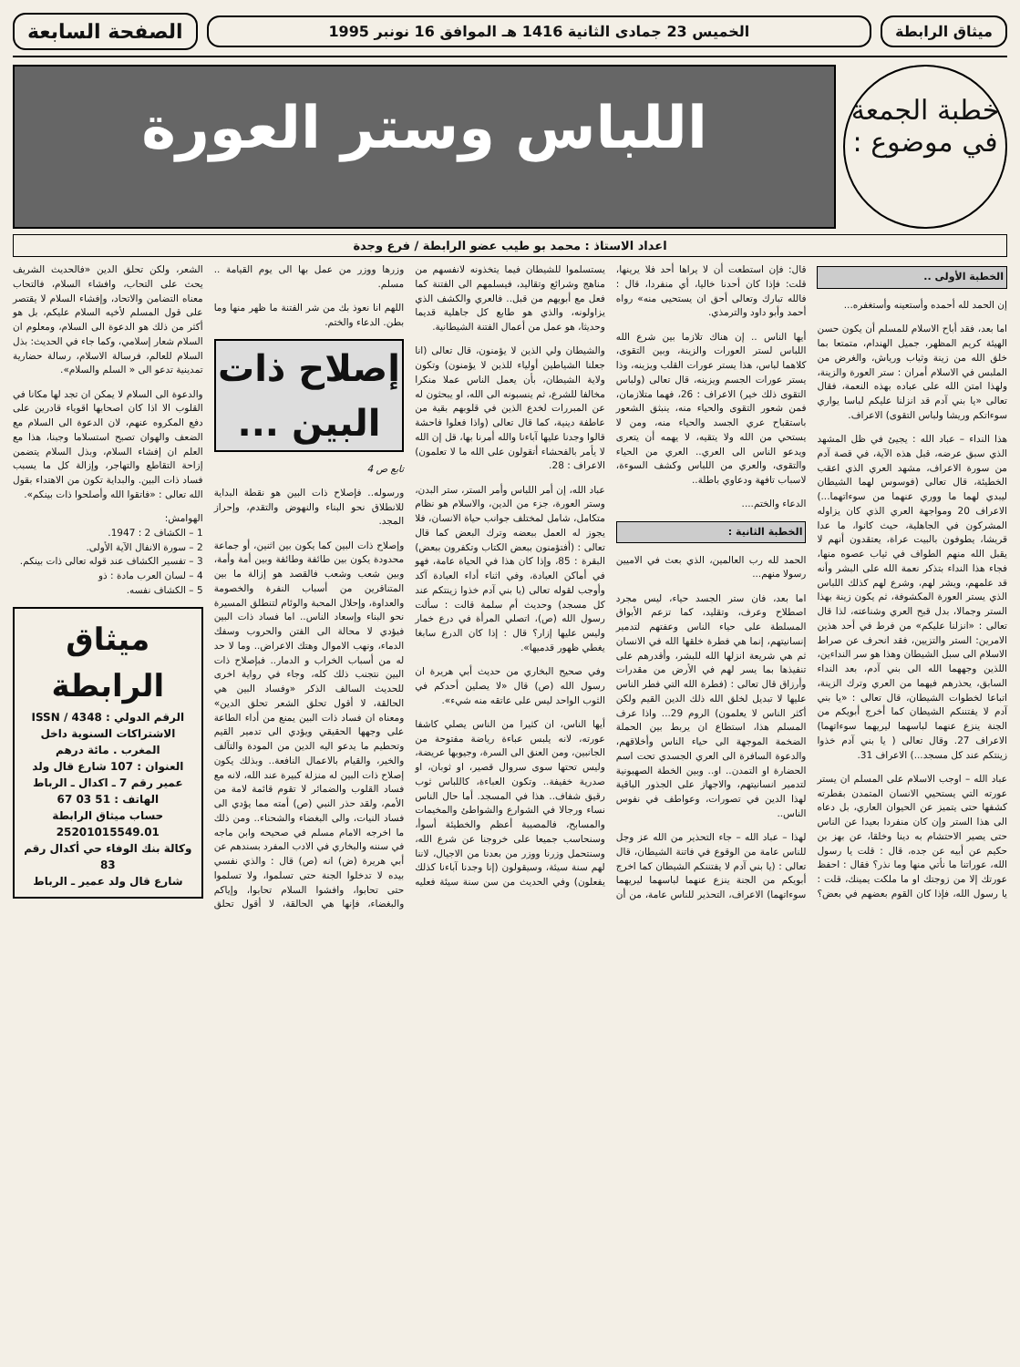ميثاق الرابطة
الخميس 23 جمادى الثانية 1416 هـ الموافق 16 نونبر 1995
الصفحة السابعة
خطبة الجمعة في موضوع :
اللباس وستر العورة
اعداد الاستاذ : محمد بو طيب عضو الرابطة / فرع وجدة
الخطبة الأولى ..
إن الحمد لله أحمده وأستعينه وأستغفره...
اما بعد، فقد أباح الاسلام للمسلم أن يكون حسن الهيئة كريم المظهر، جميل الهندام، متمتعا بما خلق الله من زينة وثياب ورياش، والغرض من الملبس في الاسلام أمران : ستر العورة والزينة، ولهذا امتن الله على عباده بهذه النعمة، فقال تعالى «يا بني آدم قد انزلنا عليكم لباسا يواري سوءاتكم وريشا ولباس التقوى) الاعراف.
هذا النداء – عباد الله : يجيئ في ظل المشهد الذي سبق عرضه، قبل هذه الآية، في قصة آدم من سورة الاعراف، مشهد العري الذي اعقب الخطيئة، قال تعالى (فوسوس لهما الشيطان ليبدي لهما ما ووري عنهما من سوءاتهما...) الاعراف 20 ومواجهة العري الذي كان يزاوله المشركون في الجاهلية، حيث كانوا، ما عدا قريشا، يطوفون بالبيت عراة، يعتقدون أنهم لا يقبل الله منهم الطواف في ثياب عصوه منها، فجاء هذا النداء بتذكر نعمة الله على البشر وأنه قد علمهم، ويشر لهم، وشرع لهم كذلك اللباس الذي يستر العورة المكشوفة، ثم يكون زينة بهذا الستر وجمالا، بدل قبح العري وشناعته، لذا قال تعالى : «انزلنا عليكم» من فرط في أحد هذين الامرين: الستر والتزيين، فقد انحرف عن صراط الاسلام الى سبل الشيطان وهذا هو سر النداءين، اللذين وجههما الله الى بني آدم، بعد النداء السابق، يحذرهم فيهما من العري وترك الزينة، اتباعا لخطوات الشيطان، قال تعالى : «يا بني آدم لا يفتننكم الشيطان كما أخرج أبويكم من الجنة ينزع عنهما لباسهما ليريهما سوءاتهما) الاعراف 27. وقال تعالى ( يا بني آدم خذوا زينتكم عند كل مسجد...) الاعراف 31.
عباد الله – اوجب الاسلام على المسلم ان يستر عورته التي يستحيي الانسان المتمدن بفطرته كشفها حتى يتميز عن الحيوان العاري، بل دعاه الى هذا الستر وإن كان منفردا بعيدا عن الناس حتى يصير الاحتشام به دينا وخلقا، عن بهز بن حكيم عن أبيه عن جده، قال : قلت يا رسول الله، عوراتنا ما نأتي منها وما نذر؟ فقال : احفظ عورتك إلا من زوجتك او ما ملكت يمينك، قلت : يا رسول الله، فإذا كان القوم بعضهم في بعض؟ قال: فإن استطعت أن لا يراها أحد فلا يرينها، قلت: فإذا كان أحدنا خاليا، أي منفردا، قال : فالله تبارك وتعالى أحق ان يستحيى منه» رواه أحمد وأبو داود والترمذي.
أيها الناس .. إن هناك تلازما بين شرع الله اللباس لستر العورات والزينة، وبين التقوى، كلاهما لباس، هذا يستر عورات القلب ويزينه، وذا يستر عورات الجسم ويزينه، قال تعالى (ولباس التقوى ذلك خير) الاعراف : 26، فهما متلازمان، فمن شعور التقوى والحياء منه، ينبثق الشعور باستقباح عري الجسد والحياء منه، ومن لا يستحي من الله ولا يتقيه، لا يهمه أن يتعرى ويدعو الناس الى العري.. العري من الحياء والتقوى، والعري من اللباس وكشف السوءة، لاسباب تافهة ودعاوي باطلة..
الدعاء والختم....
الخطبة الثانية :
الحمد لله رب العالمين، الذي بعث في الاميين رسولا منهم...
اما بعد، فان ستر الجسد حياء، ليس مجرد اصطلاح وعرف، وتقليد، كما تزعم الأبواق المسلطة على حياء الناس وعفتهم لتدمير إنسانيتهم، إنما هي فطرة خلقها الله في الانسان ثم هي شريعة انزلها الله للبشر، وأقدرهم على تنفيذها بما يسر لهم في الأرض من مقدرات وأرزاق قال تعالى : (فطرة الله التي فطر الناس عليها لا تبديل لخلق الله ذلك الدين القيم ولكن أكثر الناس لا يعلمون) الروم 29... واذا عرف المسلم هذا، استطاع ان يربط بين الحملة الضخمة الموجهة الى حياء الناس وأخلاقهم، والدعوة السافرة الى العري الجسدي تحت اسم الحضارة او التمدن.. او.. وبين الخطة الصهيونية لتدمير انسانيتهم، والاجهاز على الجذور الباقية لهذا الدين في تصورات، وعواطف في نفوس الناس..
لهذا – عباد الله – جاء التحذير من الله عز وجل للناس عامة من الوقوع في فاتنة الشيطان، قال تعالى : (يا بني آدم لا يفتننكم الشيطان كما اخرج أبويكم من الجنة ينزع عنهما لباسهما ليريهما سوءاتهما) الاعراف، التحذير للناس عامة، من أن يستسلموا للشيطان فيما يتخذونه لانفسهم من مناهج وشرائع وتقاليد، فيسلمهم الى الفتنة كما فعل مع أبويهم من قبل.. فالعري والكشف الذي يزاولونه، والذي هو طابع كل جاهلية قديما وحديثا، هو عمل من أعمال الفتنة الشيطانية.
والشيطان ولي الذين لا يؤمنون، قال تعالى (انا جعلنا الشياطين أولياء للذين لا يؤمنون) وتكون ولاية الشيطان، بأن يعمل الناس عملا منكرا مخالفا للشرع، ثم ينسبونه الى الله، او يبحثون له عن المبررات لخدع الذين في قلوبهم بقية من عاطفة دينية، كما قال تعالى (واذا فعلوا فاحشة قالوا وجدنا عليها آباءنا والله أمرنا بها، قل إن الله لا يأمر بالفحشاء أتقولون على الله ما لا تعلمون) الاعراف : 28.
عباد الله، إن أمر اللباس وأمر الستر، ستر البدن، وستر العورة، جزء من الدين، والاسلام هو نظام متكامل، شامل لمختلف جوانب حياة الانسان، فلا يجوز له العمل ببعضه وترك البعض كما قال تعالى : (أفتؤمنون ببعض الكتاب وتكفرون ببعض) البقرة : 85، وإذا كان هذا في الحياة عامة، فهو في أماكن العبادة، وفي اثناء أداء العبادة آكد وأوجب لقوله تعالى (يا بني آدم خذوا زينتكم عند كل مسجد) وحديث أم سلمة قالت : سألت رسول الله (ص)، اتصلي المرأة في درع خمار وليس عليها إزار؟ قال : إذا كان الدرع سابغا يغطي ظهور قدميها».
وفي صحيح البخاري من حديث أبي هريرة ان رسول الله (ص) قال «لا يصلين أحدكم في الثوب الواحد ليس على عاتقه منه شيء».
أيها الناس، ان كثيرا من الناس يصلي كاشفا عورته، لانه يلبس عباءة رياضة مفتوحة من الجانبين، ومن العنق الى السرة، وجيوبها عريضة، وليس تحتها سوى سروال قصير، او ثوبان، او صدرية خفيفة.. وتكون العباءة، كاللباس ثوب رقيق شفاف.. هذا في المسجد. أما حال الناس نساء ورجالا في الشوارع والشواطئ والمخيمات والمسابح، فالمصيبة أعظم والخطيئة أسوأ، وسنحاسب جميعا على خروجنا عن شرع الله، وسنتحمل وزرنا ووزر من بعدنا من الاجيال، لاننا لهم سنة سيئة، وسيقولون (إنا وجدنا آباءنا كذلك يفعلون) وفي الحديث من سن سنة سيئة فعليه وزرها ووزر من عمل بها الى يوم القيامة .. مسلم.
اللهم انا نعوذ بك من شر الفتنة ما ظهر منها وما بطن. الدعاء والختم.
إصلاح ذات البين ...
تابع ص 4
ورسوله.. فإصلاح ذات البين هو نقطة البداية للانطلاق نحو البناء والنهوض والتقدم، وإحراز المجد.
وإصلاح ذات البين كما يكون بين اثنين، أو جماعة محدودة يكون بين طائفة وطائفة وبين أمة وأمة، وبين شعب وشعب فالقصد هو إزالة ما بين المتناقرين من أسباب النفرة والخصومة والعداوة، وإحلال المحبة والوئام لتنطلق المسيرة نحو البناء وإسعاد الناس.. اما فساد ذات البين فيؤدي لا محالة الى الفتن والحروب وسفك الدماء، ونهب الاموال وهتك الاعراض.. وما لا حد له من أسباب الخراب و الدمار.. فبإصلاح ذات البين نتجنب ذلك كله، وجاء في رواية اخرى للحديث السالف الذكر «وفساد البين هي الحالقة، لا أقول تحلق الشعر تحلق الدين» ومعناه ان فساد ذات البين يمنع من أداء الطاعة على وجهها الحقيقي ويؤدي الى تدمير القيم وتحطيم ما يدعو اليه الدين من المودة والتآلف والخير، والقيام بالاعمال النافعة.. وبذلك يكون إصلاح ذات البين له منزلة كبيرة عند الله، لانه مع فساد القلوب والضمائر لا تقوم قائمة لامة من الأمم، ولقد حذر النبي (ص) أمته مما يؤدي الى فساد النيات، والى البغضاء والشحناء.. ومن ذلك ما اخرجه الامام مسلم في صحيحه وابن ماجه في سننه والبخاري في الادب المفرد بسندهم عن أبي هريرة (ض) انه (ص) قال : والذي نفسي بيده لا تدخلوا الجنة حتى تسلموا، ولا تسلموا حتى تحابوا، وافشوا السلام تحابوا، وإياكم والبغضاء، فإنها هي الحالقة، لا أقول تحلق الشعر، ولكن تحلق الدين «فالحديث الشريف يحث على التحاب، وافشاء السلام، فالتحاب معناه التضامن والاتحاد، وإفشاء السلام لا يقتصر على قول المسلم لأخيه السلام عليكم، بل هو أكثر من ذلك هو الدعوة الى السلام، ومعلوم ان السلام شعار إسلامي، وكما جاء في الحديث: بذل السلام للعالم، فرسالة الاسلام، رسالة حضارية تمدينية تدعو الى « السلم والسلام».
والدعوة الى السلام لا يمكن ان تجد لها مكانا في القلوب الا اذا كان اصحابها اقوياء قادرين على دفع المكروه عنهم، لان الدعوة الى السلام مع الضعف والهوان تصبح استسلاما وجبنا، هذا مع العلم ان إفشاء السلام، وبذل السلام يتضمن إزاحة التقاطع والتهاجر، وإزالة كل ما يسبب فساد ذات البين. والبداية تكون من الاهتداء بقول الله تعالى : «فاتقوا الله وأصلحوا ذات بينكم».
الهوامش:
1 – الكشاف 2 : 1947.
2 – سورة الانفال الآية الأولى.
3 – تفسير الكشاف عند قوله تعالى ذات بينكم.
4 – لسان العرب مادة : ذو
5 – الكشاف نفسه.
ميثاق الرابطة
الرقم الدولي : ISSN / 4348
الاشتراكات السنوية داخل المغرب . مائة درهم
العنوان : 107 شارع قال ولد عمير رقم 7 ـ اكدال ـ الرباط
الهاتف : 51 03 67
حساب ميثاق الرابطة 25201015549.01
وكالة بنك الوفاء حي أكدال رقم 83
شارع قال ولد عمير ـ الرباط